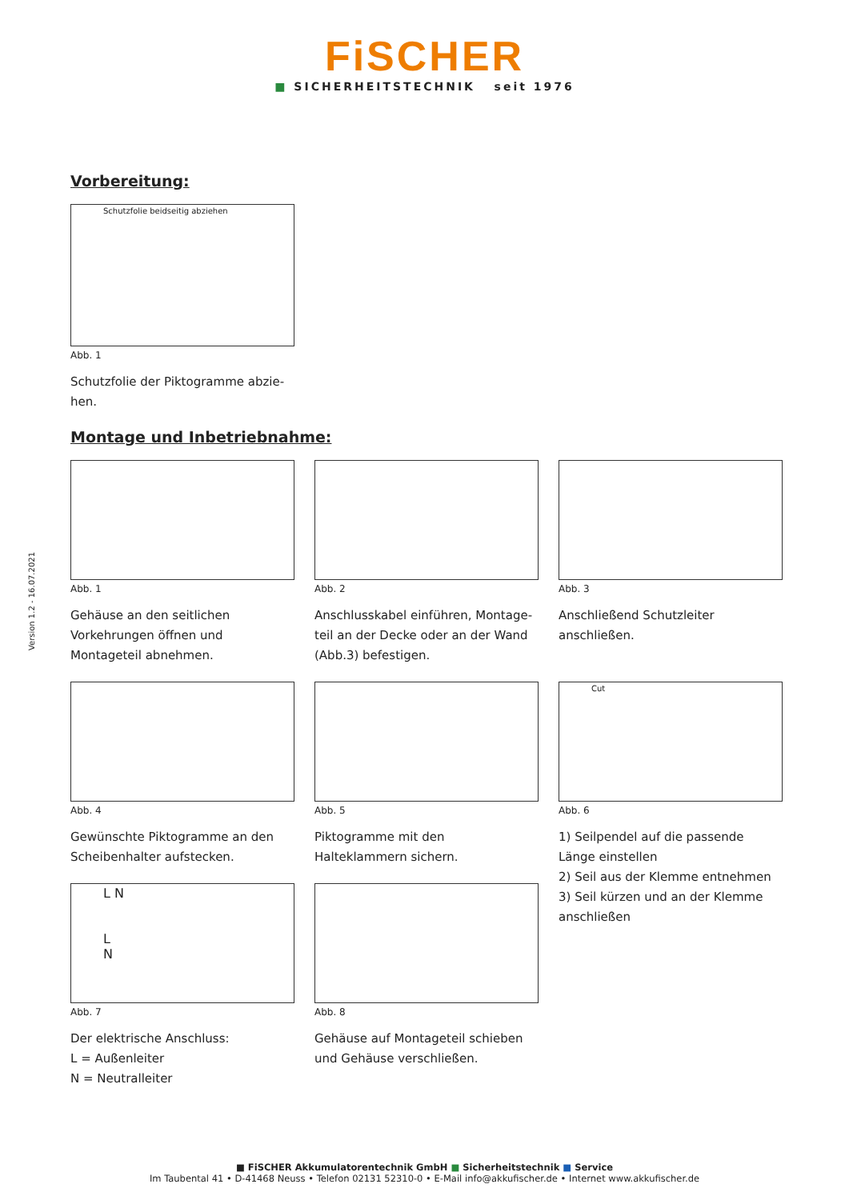FiSCHER
■ SICHERHEITSTECHNIK seit 1976
Version 1.2 - 16.07.2021
Vorbereitung:
Schutzfolie beidseitig abziehen
Abb. 1
Schutzfolie der Piktogramme abzie-
hen.
Montage und Inbetriebnahme:
Abb. 1
Gehäuse an den seitlichen Vorkehrungen öffnen und Montageteil abnehmen.
Abb. 2
Anschlusskabel einführen, Montage-teil an der Decke oder an der Wand (Abb.3) befestigen.
Abb. 3
Anschließend Schutzleiter anschließen.
Abb. 4
Gewünschte Piktogramme an den Scheibenhalter aufstecken.
Abb. 5
Piktogramme mit den Halteklammern sichern.
Cut
Abb. 6
1) Seilpendel auf die passende Länge einstellen
2) Seil aus der Klemme entnehmen
3) Seil kürzen und an der Klemme anschließen
L N
L
N
Abb. 7
Der elektrische Anschluss:
L = Außenleiter
N = Neutralleiter
Abb. 8
Gehäuse auf Montageteil schieben und Gehäuse verschließen.
■ FiSCHER Akkumulatorentechnik GmbH ■ Sicherheitstechnik ■ Service
Im Taubental 41 • D-41468 Neuss • Telefon 02131 52310-0 • E-Mail info@akkufischer.de • Internet www.akkufischer.de